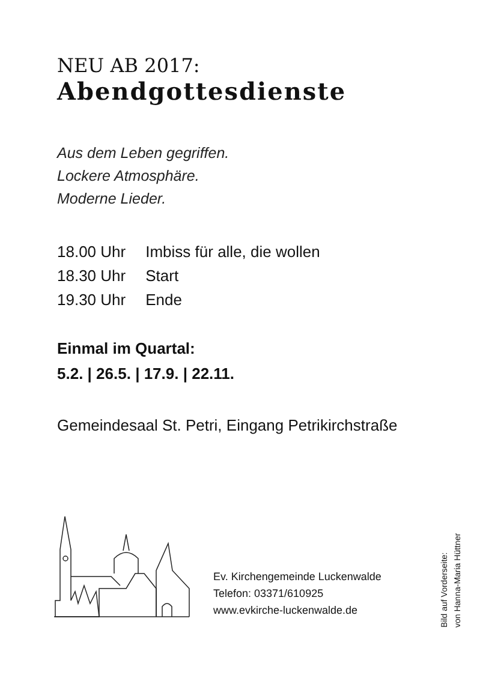NEU AB 2017:
Abendgottesdienste
Aus dem Leben gegriffen.
Lockere Atmosphäre.
Moderne Lieder.
18.00 Uhr Imbiss für alle, die wollen
18.30 Uhr Start
19.30 Uhr Ende
Einmal im Quartal:
5.2. | 26.5. | 17.9. | 22.11.
Gemeindesaal St. Petri, Eingang Petrikirchstraße
Ev. Kirchengemeinde Luckenwalde
Telefon: 03371/610925
www.evkirche-luckenwalde.de
Bild auf Vorderseite:
von Hanna-Maria Hüttner